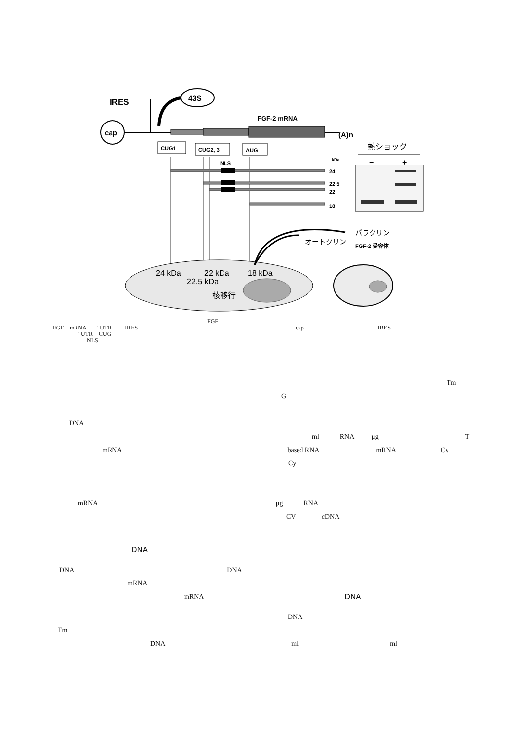cap
IRES
43S
FGF-2 mRNA
(A)n
CUG1
CUG2, 3
AUG
NLS
kDa
24
22.5
22
18
熱ショック
−
+
24 kDa
22 kDa
18 kDa
22.5 kDa
核移行
オートクリン
パラクリン
FGF-2 受容体
FGF
FGF mRNA ’ UTR IRES cap IRES
’ UTR CUG
NLS
Tm
G
DNA
ml RNA µg T
mRNA based RNA mRNA Cy
Cy
mRNA µg RNA
CV cDNA
DNA
DNA DNA
mRNA
mRNA DNA
DNA
Tm
DNA ml ml